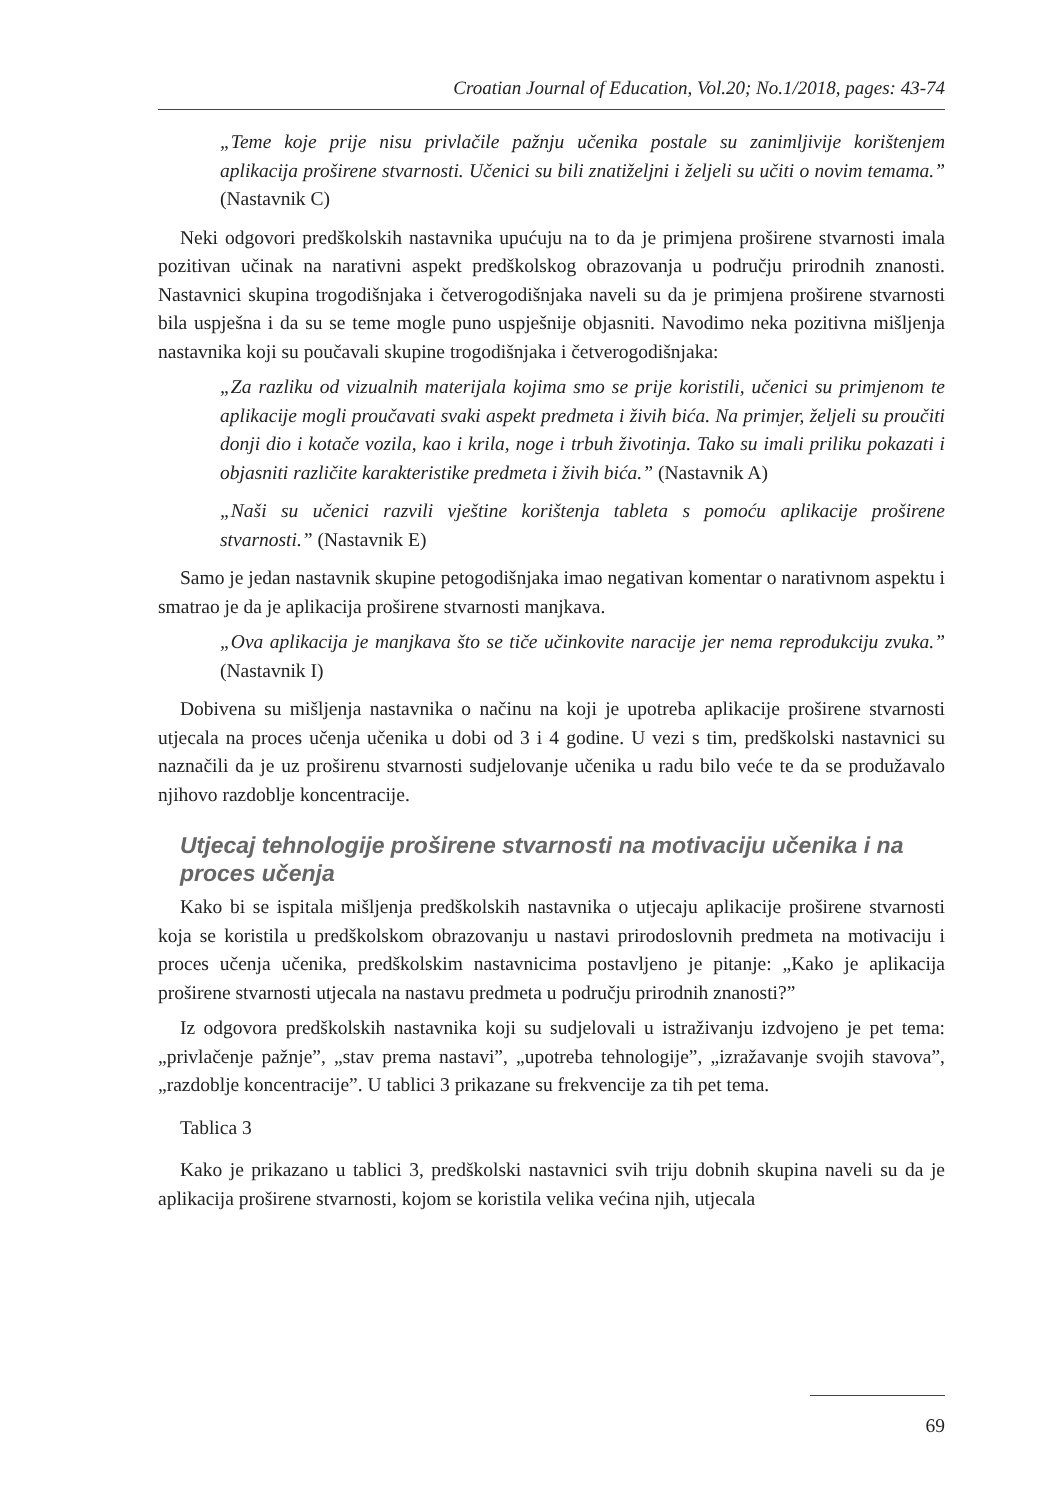Croatian Journal of Education, Vol.20; No.1/2018, pages: 43-74
„Teme koje prije nisu privlačile pažnju učenika postale su zanimljivije korištenjem aplikacija proširene stvarnosti. Učenici su bili znatiželjni i željeli su učiti o novim temama.” (Nastavnik C)
Neki odgovori predškolskih nastavnika upućuju na to da je primjena proširene stvarnosti imala pozitivan učinak na narativni aspekt predškolskog obrazovanja u području prirodnih znanosti. Nastavnici skupina trogodišnjaka i četverogodišnjaka naveli su da je primjena proširene stvarnosti bila uspješna i da su se teme mogle puno uspješnije objasniti. Navodimo neka pozitivna mišljenja nastavnika koji su poučavali skupine trogodišnjaka i četverogodišnjaka:
„Za razliku od vizualnih materijala kojima smo se prije koristili, učenici su primjenom te aplikacije mogli proučavati svaki aspekt predmeta i živih bića. Na primjer, željeli su proučiti donji dio i kotače vozila, kao i krila, noge i trbuh životinja. Tako su imali priliku pokazati i objasniti različite karakteristike predmeta i živih bića.” (Nastavnik A)
„Naši su učenici razvili vještine korištenja tableta s pomoću aplikacije proširene stvarnosti.” (Nastavnik E)
Samo je jedan nastavnik skupine petogodišnjaka imao negativan komentar o narativnom aspektu i smatrao je da je aplikacija proširene stvarnosti manjkava.
„Ova aplikacija je manjkava što se tiče učinkovite naracije jer nema reprodukciju zvuka.” (Nastavnik I)
Dobivena su mišljenja nastavnika o načinu na koji je upotreba aplikacije proširene stvarnosti utjecala na proces učenja učenika u dobi od 3 i 4 godine. U vezi s tim, predškolski nastavnici su naznačili da je uz proširenu stvarnosti sudjelovanje učenika u radu bilo veće te da se produžavalo njihovo razdoblje koncentracije.
Utjecaj tehnologije proširene stvarnosti na motivaciju učenika i na proces učenja
Kako bi se ispitala mišljenja predškolskih nastavnika o utjecaju aplikacije proširene stvarnosti koja se koristila u predškolskom obrazovanju u nastavi prirodoslovnih predmeta na motivaciju i proces učenja učenika, predškolskim nastavnicima postavljeno je pitanje: „Kako je aplikacija proširene stvarnosti utjecala na nastavu predmeta u području prirodnih znanosti?”
Iz odgovora predškolskih nastavnika koji su sudjelovali u istraživanju izdvojeno je pet tema: „privlačenje pažnje”, „stav prema nastavi”, „upotreba tehnologije”, „izražavanje svojih stavova”, „razdoblje koncentracije”. U tablici 3 prikazane su frekvencije za tih pet tema.
Tablica 3
Kako je prikazano u tablici 3, predškolski nastavnici svih triju dobnih skupina naveli su da je aplikacija proširene stvarnosti, kojom se koristila velika većina njih, utjecala
69